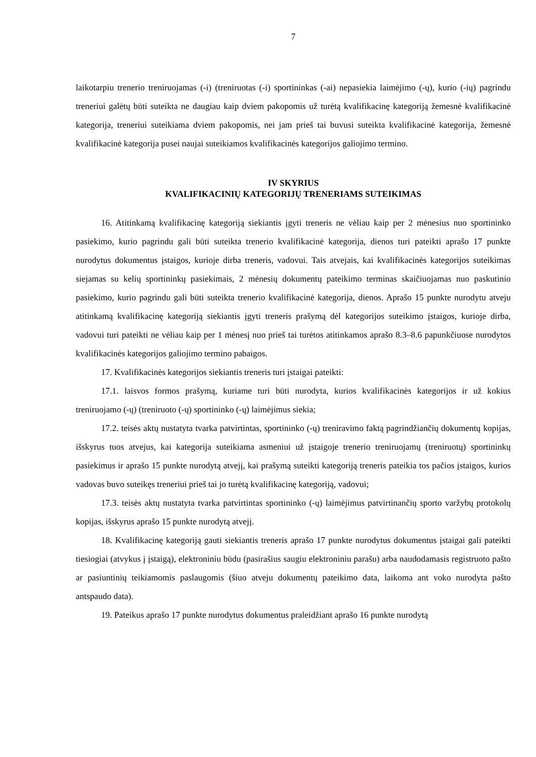7
laikotarpiu trenerio treniruojamas (-i) (treniruotas (-i) sportininkas (-ai) nepasiekia laimėjimo (-ų), kurio (-ių) pagrindu treneriui galėtų būti suteikta ne daugiau kaip dviem pakopomis už turėtą kvalifikacinę kategoriją žemesnė kvalifikacinė kategorija, treneriui suteikiama dviem pakopomis, nei jam prieš tai buvusi suteikta kvalifikacinė kategorija, žemesnė kvalifikacinė kategorija pusei naujai suteikiamos kvalifikacinės kategorijos galiojimo termino.
IV SKYRIUS
KVALIFIKACINIŲ KATEGORIJŲ TRENERIAMS SUTEIKIMAS
16. Atitinkamą kvalifikacinę kategoriją siekiantis įgyti treneris ne vėliau kaip per 2 mėnesius nuo sportininko pasiekimo, kurio pagrindu gali būti suteikta trenerio kvalifikacinė kategorija, dienos turi pateikti aprašo 17 punkte nurodytus dokumentus įstaigos, kurioje dirba treneris, vadovui. Tais atvejais, kai kvalifikacinės kategorijos suteikimas siejamas su kelių sportininkų pasiekimais, 2 mėnesių dokumentų pateikimo terminas skaičiuojamas nuo paskutinio pasiekimo, kurio pagrindu gali būti suteikta trenerio kvalifikacinė kategorija, dienos. Aprašo 15 punkte nurodytu atveju atitinkamą kvalifikacinę kategoriją siekiantis įgyti treneris prašymą dėl kategorijos suteikimo įstaigos, kurioje dirba, vadovui turi pateikti ne vėliau kaip per 1 mėnesį nuo prieš tai turėtos atitinkamos aprašo 8.3–8.6 papunkčiuose nurodytos kvalifikacinės kategorijos galiojimo termino pabaigos.
17. Kvalifikacinės kategorijos siekiantis treneris turi įstaigai pateikti:
17.1. laisvos formos prašymą, kuriame turi būti nurodyta, kurios kvalifikacinės kategorijos ir už kokius treniruojamo (-ų) (treniruoto (-ų) sportininko (-ų) laimėjimus siekia;
17.2. teisės aktų nustatyta tvarka patvirtintas, sportininko (-ų) treniravimo faktą pagrindžiančių dokumentų kopijas, išskyrus tuos atvejus, kai kategorija suteikiama asmeniui už įstaigoje trenerio treniruojamų (treniruotų) sportininkų pasiekimus ir aprašo 15 punkte nurodytą atvejį, kai prašymą suteikti kategoriją treneris pateikia tos pačios įstaigos, kurios vadovas buvo suteikęs treneriui prieš tai jo turėtą kvalifikacinę kategoriją, vadovui;
17.3. teisės aktų nustatyta tvarka patvirtintas sportininko (-ų) laimėjimus patvirtinančių sporto varžybų protokolų kopijas, išskyrus aprašo 15 punkte nurodytą atvejį.
18. Kvalifikacinę kategoriją gauti siekiantis treneris aprašo 17 punkte nurodytus dokumentus įstaigai gali pateikti tiesiogiai (atvykus į įstaigą), elektroniniu būdu (pasirašius saugiu elektroniniu parašu) arba naudodamasis registruoto pašto ar pasiuntinių teikiamomis paslaugomis (šiuo atveju dokumentų pateikimo data, laikoma ant voko nurodyta pašto antspaudo data).
19. Pateikus aprašo 17 punkte nurodytus dokumentus praleidžiant aprašo 16 punkte nurodytą